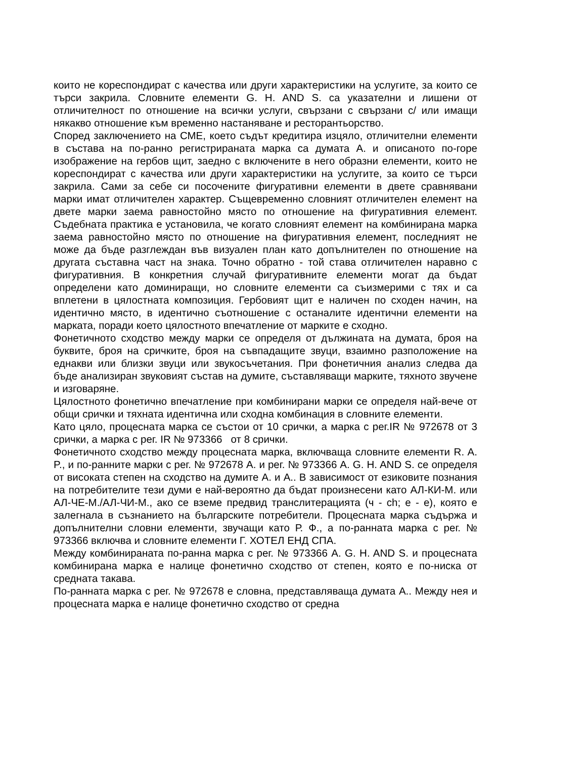които не кореспондират с качества или други характеристики на услугите, за които се търси закрила. Словните елементи G. H. AND S. са указателни и лишени от отличителност по отношение на всички услуги, свързани с свързани с/ или имащи някакво отношение към временно настаняване и ресторантьорство.
Според заключението на СМЕ, което съдът кредитира изцяло, отличителни елементи в състава на по-ранно регистрираната марка са думата А. и описаното по-горе изображение на гербов щит, заедно с включените в него образни елементи, които не кореспондират с качества или други характеристики на услугите, за които се търси закрила. Сами за себе си посочените фигуративни елементи в двете сравнявани марки имат отличителен характер. Същевременно словният отличителен елемент на двете марки заема равностойно място по отношение на фигуративния елемент. Съдебната практика е установила, че когато словният елемент на комбинирана марка заема равностойно място по отношение на фигуративния елемент, последният не може да бъде разглеждан във визуален план като допълнителен по отношение на другата съставна част на знака. Точно обратно - той става отличителен наравно с фигуративния. В конкретния случай фигуративните елементи могат да бъдат определени като доминиращи, но словните елементи са съизмерими с тях и са вплетени в цялостната композиция. Гербовият щит е наличен по сходен начин, на идентично място, в идентично съотношение с останалите идентични елементи на марката, поради което цялостното впечатление от марките е сходно.
Фонетичното сходство между марки се определя от дължината на думата, броя на буквите, броя на сричките, броя на съвпадащите звуци, взаимно разположение на еднакви или близки звуци или звукосъчетания. При фонетичния анализ следва да бъде анализиран звуковият състав на думите, съставляващи марките, тяхното звучене и изговаряне.
Цялостното фонетично впечатление при комбинирани марки се определя най-вече от общи срички и тяхната идентична или сходна комбинация в словните елементи.
Като цяло, процесната марка се състои от 10 срички, а марка с рег.IR № 972678 от 3 срички, а марка с рег. IR № 973366 от 8 срички.
Фонетичното сходство между процесната марка, включваща словните елементи R. A. P., и по-ранните марки с рег. № 972678 А. и рег. № 973366 A. G. H. AND S. се определя от високата степен на сходство на думите А. и А.. В зависимост от езиковите познания на потребителите тези думи е най-вероятно да бъдат произнесени като АЛ-КИ-М. или АЛ-ЧЕ-М./АЛ-ЧИ-М., ако се вземе предвид транслитерацията (ч - ch; е - е), която е залегнала в съзнанието на българските потребители. Процесната марка съдържа и допълнителни словни елементи, звучащи като Р. Ф., а по-ранната марка с рег. № 973366 включва и словните елементи Г. ХОТЕЛ ЕНД СПА.
Между комбинираната по-ранна марка с рег. № 973366 A. G. H. AND S. и процесната комбинирана марка е налице фонетично сходство от степен, която е по-ниска от средната такава.
По-ранната марка с рег. № 972678 е словна, представляваща думата А.. Между нея и процесната марка е налице фонетично сходство от средна